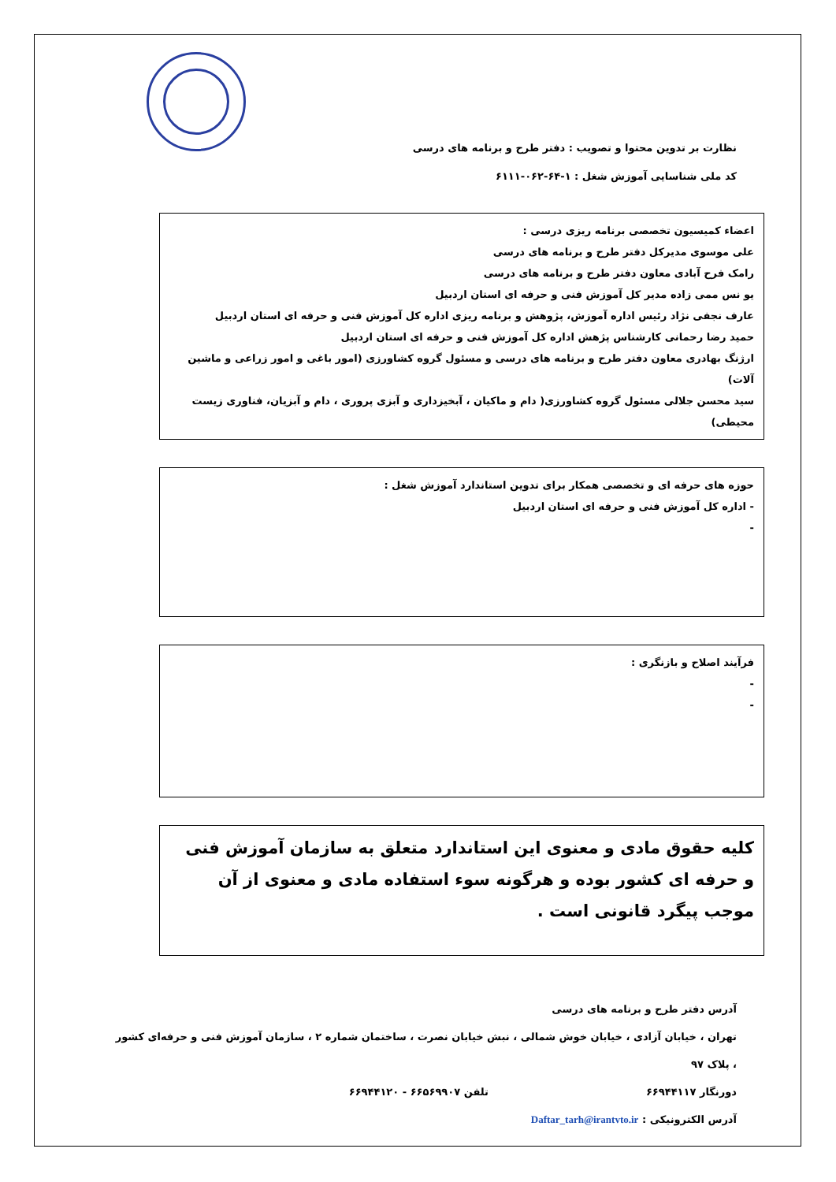نظارت بر تدوین محتوا و تصویب : دفتر طرح و برنامه های درسی
کد ملی شناسایی آموزش شغل : ۱-۶۴-۰۶۲-۶۱۱۱
اعضاء کمیسیون تخصصی برنامه ریزی درسی :
علی موسوی مدیرکل دفتر طرح و برنامه های درسی
رامک فرح آبادی معاون دفتر طرح و برنامه های درسی
یو نس ممی زاده مدیر کل آموزش فنی و حرفه ای استان اردبیل
عارف نجفی نژاد رئیس اداره آموزش، پژوهش و برنامه ریزی اداره کل آموزش فنی و حرفه ای استان اردبیل
حمید رضا رحمانی کارشناس پژهش اداره کل آموزش فنی و حرفه ای استان اردبیل
ارژنگ بهادری معاون دفتر طرح و برنامه های درسی و مسئول گروه کشاورزی (امور باغی و امور زراعی و ماشین آلات)
سید محسن جلالی مسئول گروه کشاورزی( دام و ماکیان ، آبخیزداری و آبزی پروری ، دام و آبزیان، فناوری زیست محیطی)
حوزه های حرفه ای و تخصصی همکار برای تدوین استاندارد آموزش شغل :
- اداره کل آموزش فنی و حرفه ای استان اردبیل
-
فرآیند اصلاح و بازنگری :
-
-
کلیه حقوق مادی و معنوی این استاندارد متعلق به سازمان آموزش فنی و حرفه ای کشور بوده و هرگونه سوء استفاده مادی و معنوی از آن موجب پیگرد قانونی است .
آدرس دفتر طرح و برنامه های درسی
تهران ، خیابان آزادی ، خیابان خوش شمالی ، نبش خیابان نصرت ، ساختمان شماره ۲ ، سازمان آموزش فنی و حرفه‌ای کشور ، پلاک ۹۷
دورنگار ۶۶۹۴۴۱۱۷ تلفن ۶۶۵۶۹۹۰۷ - ۶۶۹۴۴۱۲۰
آدرس الکترونیکی : Daftar_tarh@irantvto.ir